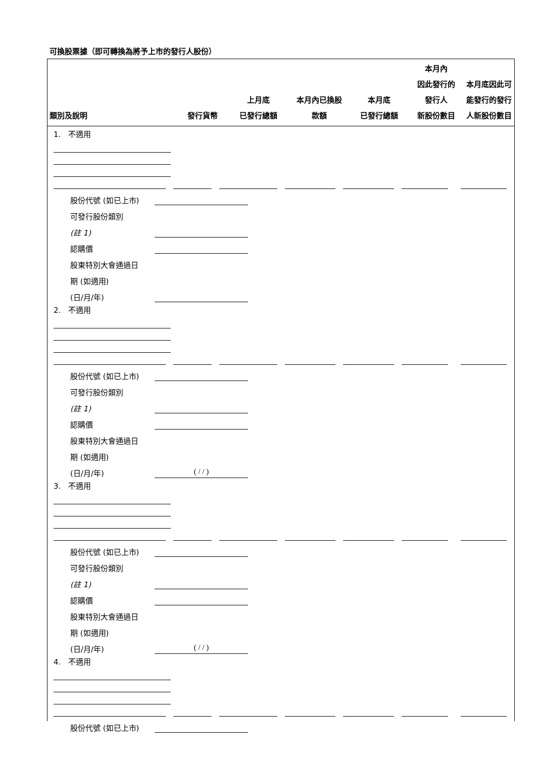可換股票據（即可轉換為將予上市的發行人股份）
| 類別及說明 | 發行貨幣 | 上月底 已發行總額 | 本月內已換股 款額 | 本月底 已發行總額 | 本月內 因此發行的 發行人 新股份數目 | 本月底因此可 能發行的發行 人新股份數目 |
| --- | --- | --- | --- | --- | --- | --- |
1. 不適用
股份代號 (如已上市)
可發行股份類別
(註 1)
認購價
股東特別大會通過日
期 (如適用)
(日/月/年)
2. 不適用
股份代號 (如已上市)
可發行股份類別
(註 1)
認購價
股東特別大會通過日
期 (如適用)
(日/月/年) ( / / )
3. 不適用
股份代號 (如已上市)
可發行股份類別
(註 1)
認購價
股東特別大會通過日
期 (如適用)
(日/月/年) ( / / )
4. 不適用
股份代號 (如已上市)